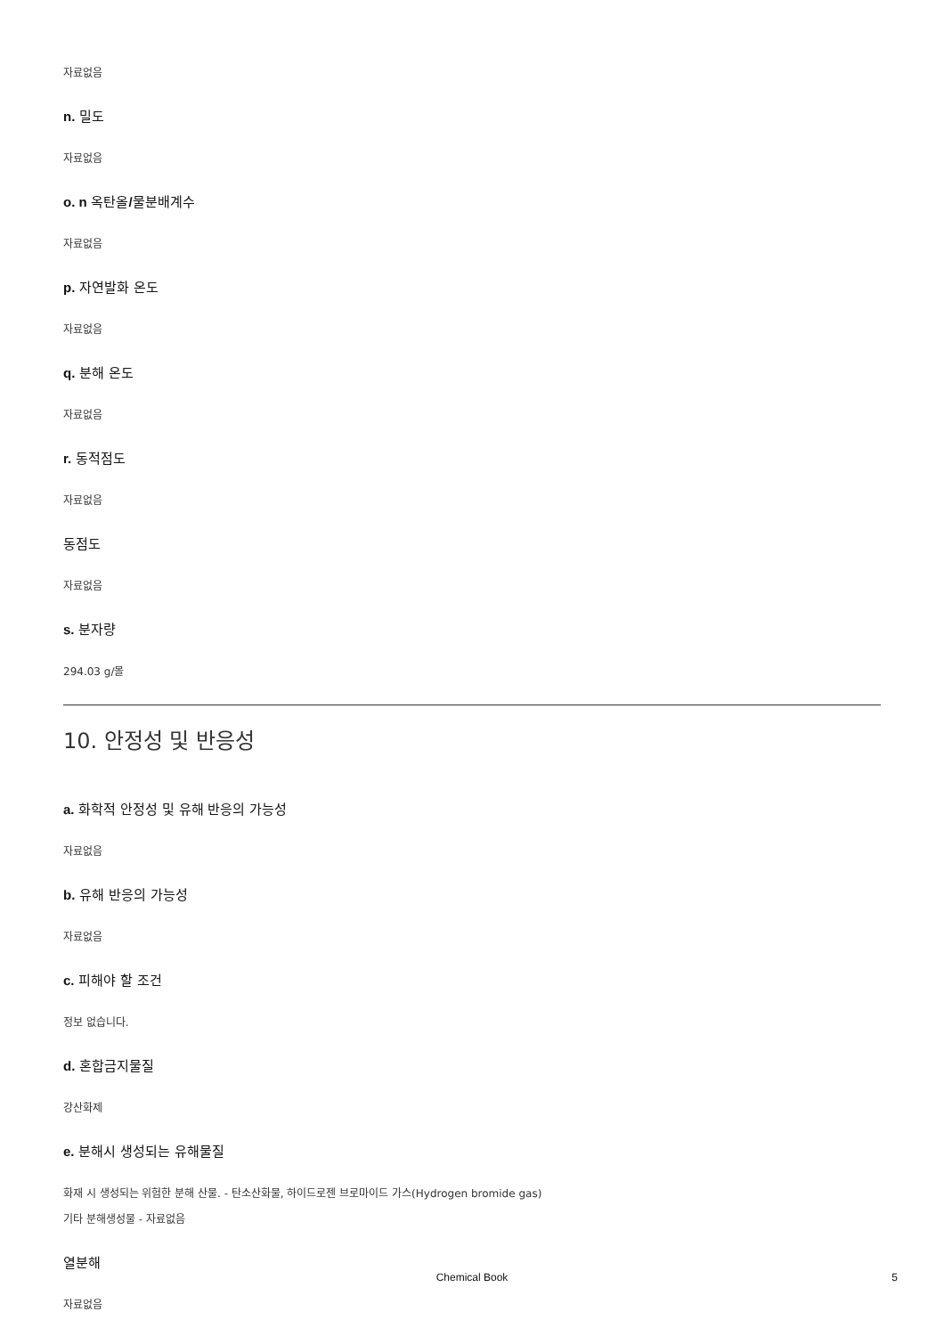자료없음
n. 밀도
자료없음
o. n 옥탄올/물분배계수
자료없음
p. 자연발화 온도
자료없음
q. 분해 온도
자료없음
r. 동적점도
자료없음
동점도
자료없음
s. 분자량
294.03 g/몰
10. 안정성 및 반응성
a. 화학적 안정성 및 유해 반응의 가능성
자료없음
b. 유해 반응의 가능성
자료없음
c. 피해야 할 조건
정보 없습니다.
d. 혼합금지물질
강산화제
e. 분해시 생성되는 유해물질
화재 시 생성되는 위험한 분해 산물. - 탄소산화물, 하이드로젠 브로마이드 가스(Hydrogen bromide gas)
기타 분해생성물 - 자료없음
열분해
자료없음
Chemical Book 5